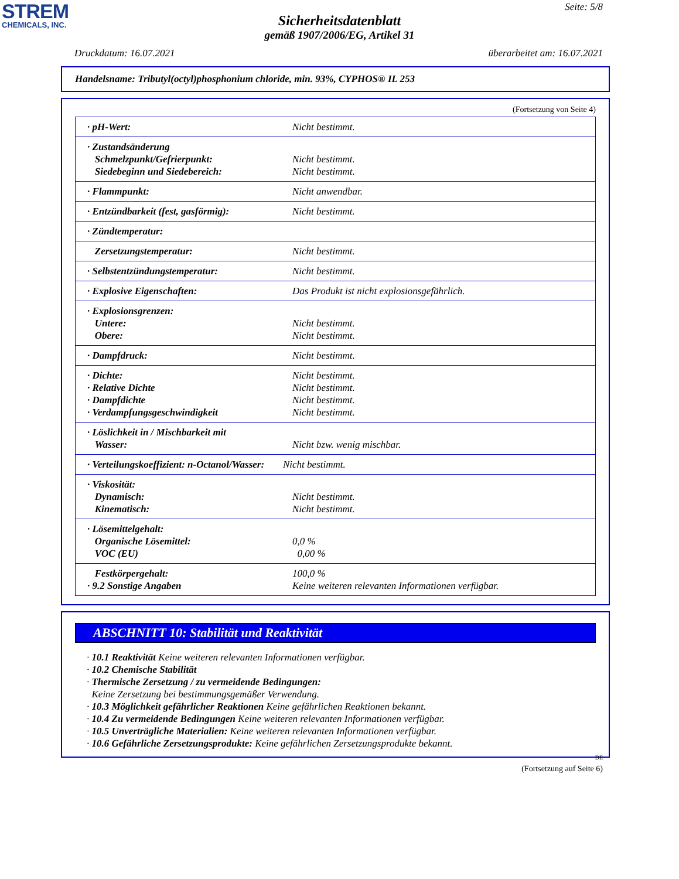STREM
CHEMICALS, INC.
Seite: 5/8
Sicherheitsdatenblatt
gemäß 1907/2006/EG, Artikel 31
Druckdatum: 16.07.2021 überarbeitet am: 16.07.2021
Handelsname: Tributyl(octyl)phosphonium chloride, min. 93%, CYPHOS® IL 253
(Fortsetzung von Seite 4)
| · pH-Wert: | Nicht bestimmt. |
| · Zustandsänderung Schmelzpunkt/Gefrierpunkt: Siedebeginn und Siedebereich: | Nicht bestimmt. Nicht bestimmt. |
| · Flammpunkt: | Nicht anwendbar. |
| · Entzündbarkeit (fest, gasförmig): | Nicht bestimmt. |
| · Zündtemperatur: | |
| Zersetzungstemperatur: | Nicht bestimmt. |
| · Selbstentzündungstemperatur: | Nicht bestimmt. |
| · Explosive Eigenschaften: | Das Produkt ist nicht explosionsgefährlich. |
| · Explosionsgrenzen: Untere: Obere: | Nicht bestimmt. Nicht bestimmt. |
| · Dampfdruck: | Nicht bestimmt. |
| · Dichte: · Relative Dichte · Dampfdichte · Verdampfungsgeschwindigkeit | Nicht bestimmt. Nicht bestimmt. Nicht bestimmt. Nicht bestimmt. |
| · Löslichkeit in / Mischbarkeit mit Wasser: | Nicht bzw. wenig mischbar. |
| · Verteilungskoeffizient: n-Octanol/Wasser: | Nicht bestimmt. |
| · Viskosität: Dynamisch: Kinematisch: | Nicht bestimmt. Nicht bestimmt. |
| · Lösemittelgehalt: Organische Lösemittel: VOC (EU) | 0,0 % 0,00 % |
| Festkörpergehalt: · 9.2 Sonstige Angaben | 100,0 % Keine weiteren relevanten Informationen verfügbar. |
ABSCHNITT 10: Stabilität und Reaktivität
· 10.1 Reaktivität Keine weiteren relevanten Informationen verfügbar.
· 10.2 Chemische Stabilität
· Thermische Zersetzung / zu vermeidende Bedingungen:
Keine Zersetzung bei bestimmungsgemäßer Verwendung.
· 10.3 Möglichkeit gefährlicher Reaktionen Keine gefährlichen Reaktionen bekannt.
· 10.4 Zu vermeidende Bedingungen Keine weiteren relevanten Informationen verfügbar.
· 10.5 Unverträgliche Materialien: Keine weiteren relevanten Informationen verfügbar.
· 10.6 Gefährliche Zersetzungsprodukte: Keine gefährlichen Zersetzungsprodukte bekannt.
DE
(Fortsetzung auf Seite 6)